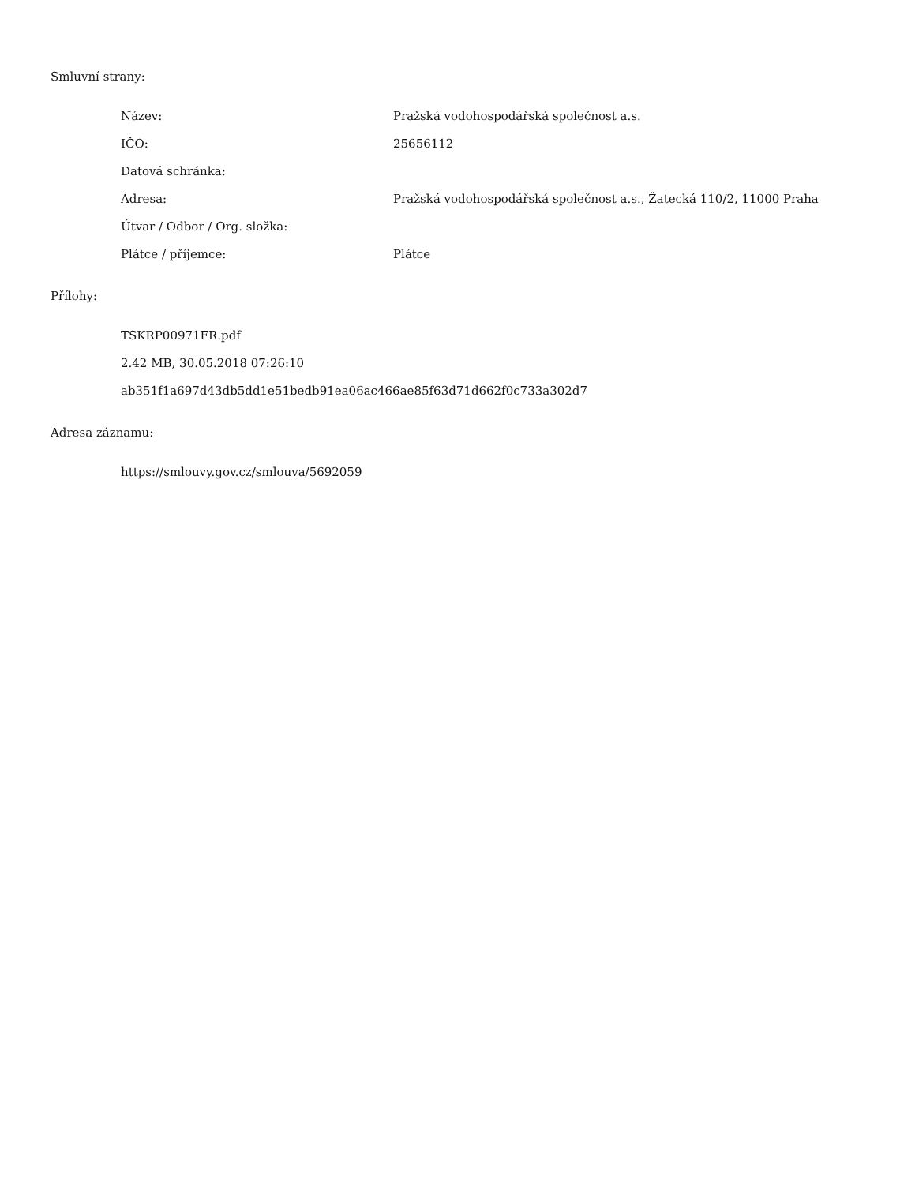Smluvní strany:
Název: Pražská vodohospodářská společnost a.s.
IČO: 25656112
Datová schránka:
Adresa: Pražská vodohospodářská společnost a.s., Žatecká 110/2, 11000 Praha
Útvar / Odbor / Org. složka:
Plátce / příjemce: Plátce
Přílohy:
TSKRP00971FR.pdf
2.42 MB, 30.05.2018 07:26:10
ab351f1a697d43db5dd1e51bedb91ea06ac466ae85f63d71d662f0c733a302d7
Adresa záznamu:
https://smlouvy.gov.cz/smlouva/5692059